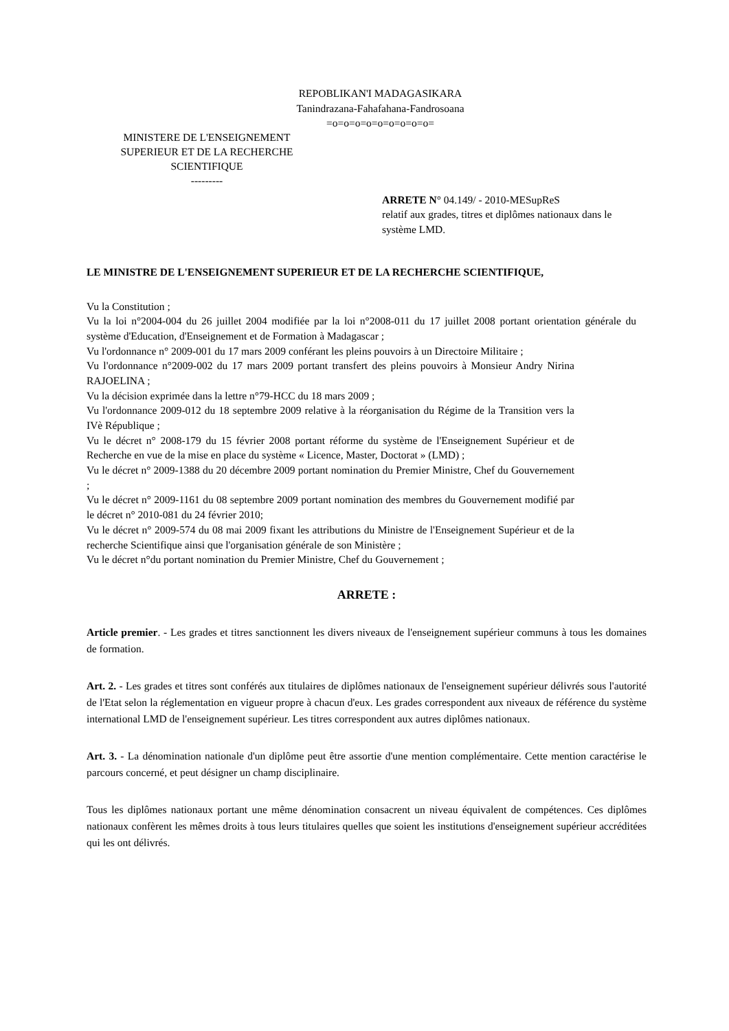REPOBLIKAN'I MADAGASIKARA
Tanindrazana-Fahafahana-Fandrosoana
=o=o=o=o=o=o=o=o=o=
MINISTERE DE L'ENSEIGNEMENT
SUPERIEUR ET DE LA RECHERCHE
SCIENTIFIQUE
---------
ARRETE N° 04.149/ - 2010-MESupReS
relatif aux grades, titres et diplômes nationaux dans le système LMD.
LE MINISTRE DE L'ENSEIGNEMENT SUPERIEUR ET DE LA RECHERCHE SCIENTIFIQUE,
Vu la Constitution ;
Vu la loi n°2004-004 du 26 juillet 2004 modifiée par la loi n°2008-011 du 17 juillet 2008 portant orientation générale du système d'Education, d'Enseignement et de Formation à Madagascar ;
Vu l'ordonnance n° 2009-001 du 17 mars 2009 conférant les pleins pouvoirs à un Directoire Militaire ;
Vu l'ordonnance n°2009-002 du 17 mars 2009 portant transfert des pleins pouvoirs à Monsieur Andry Nirina RAJOELINA ;
Vu la décision exprimée dans la lettre n°79-HCC du 18 mars 2009 ;
Vu l'ordonnance 2009-012 du 18 septembre 2009 relative à la réorganisation du Régime de la Transition vers la IVè République ;
Vu le décret n° 2008-179 du 15 février 2008 portant réforme du système de l'Enseignement Supérieur et de Recherche en vue de la mise en place du système « Licence, Master, Doctorat » (LMD) ;
Vu le décret n° 2009-1388 du 20 décembre 2009 portant nomination du Premier Ministre, Chef du Gouvernement ;
Vu le décret n° 2009-1161 du 08 septembre 2009 portant nomination des membres du Gouvernement modifié par le décret n° 2010-081 du 24 février 2010;
Vu le décret n° 2009-574 du 08 mai 2009 fixant les attributions du Ministre de l'Enseignement Supérieur et de la recherche Scientifique ainsi que l'organisation générale de son Ministère ;
Vu le décret n°du portant nomination du Premier Ministre, Chef du Gouvernement ;
ARRETE :
Article premier. - Les grades et titres sanctionnent les divers niveaux de l'enseignement supérieur communs à tous les domaines de formation.
Art. 2. - Les grades et titres sont conférés aux titulaires de diplômes nationaux de l'enseignement supérieur délivrés sous l'autorité de l'Etat selon la réglementation en vigueur propre à chacun d'eux. Les grades correspondent aux niveaux de référence du système international LMD de l'enseignement supérieur. Les titres correspondent aux autres diplômes nationaux.
Art. 3. - La dénomination nationale d'un diplôme peut être assortie d'une mention complémentaire. Cette mention caractérise le parcours concerné, et peut désigner un champ disciplinaire.
Tous les diplômes nationaux portant une même dénomination consacrent un niveau équivalent de compétences. Ces diplômes nationaux confèrent les mêmes droits à tous leurs titulaires quelles que soient les institutions d'enseignement supérieur accréditées qui les ont délivrés.